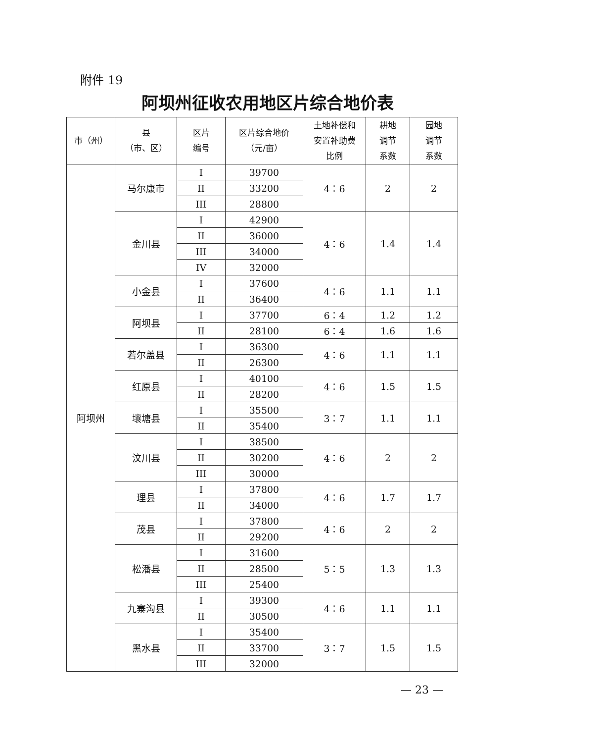附件 19
阿坝州征收农用地区片综合地价表
| 市（州） | 县 （市、区） | 区片 编号 | 区片综合地价 （元/亩） | 土地补偿和 安置补助费 比例 | 耕地 调节 系数 | 园地 调节 系数 |
| --- | --- | --- | --- | --- | --- | --- |
| 阿坝州 | 马尔康市 | I | 39700 | 4：6 | 2 | 2 |
| | | II | 33200 | | | |
| | | III | 28800 | | | |
| | 金川县 | I | 42900 | 4：6 | 1.4 | 1.4 |
| | | II | 36000 | | | |
| | | III | 34000 | | | |
| | | IV | 32000 | | | |
| | 小金县 | I | 37600 | 4：6 | 1.1 | 1.1 |
| | | II | 36400 | | | |
| | 阿坝县 | I | 37700 | 6：4 | 1.2 | 1.2 |
| | | II | 28100 | 6：4 | 1.6 | 1.6 |
| | 若尔盖县 | I | 36300 | 4：6 | 1.1 | 1.1 |
| | | II | 26300 | | | |
| | 红原县 | I | 40100 | 4：6 | 1.5 | 1.5 |
| | | II | 28200 | | | |
| | 壤塘县 | I | 35500 | 3：7 | 1.1 | 1.1 |
| | | II | 35400 | | | |
| | 汶川县 | I | 38500 | 4：6 | 2 | 2 |
| | | II | 30200 | | | |
| | | III | 30000 | | | |
| | 理县 | I | 37800 | 4：6 | 1.7 | 1.7 |
| | | II | 34000 | | | |
| | 茂县 | I | 37800 | 4：6 | 2 | 2 |
| | | II | 29200 | | | |
| | 松潘县 | I | 31600 | 5：5 | 1.3 | 1.3 |
| | | II | 28500 | | | |
| | | III | 25400 | | | |
| | 九寨沟县 | I | 39300 | 4：6 | 1.1 | 1.1 |
| | | II | 30500 | | | |
| | 黑水县 | I | 35400 | 3：7 | 1.5 | 1.5 |
| | | II | 33700 | | | |
| | | III | 32000 | | | |
— 23 —